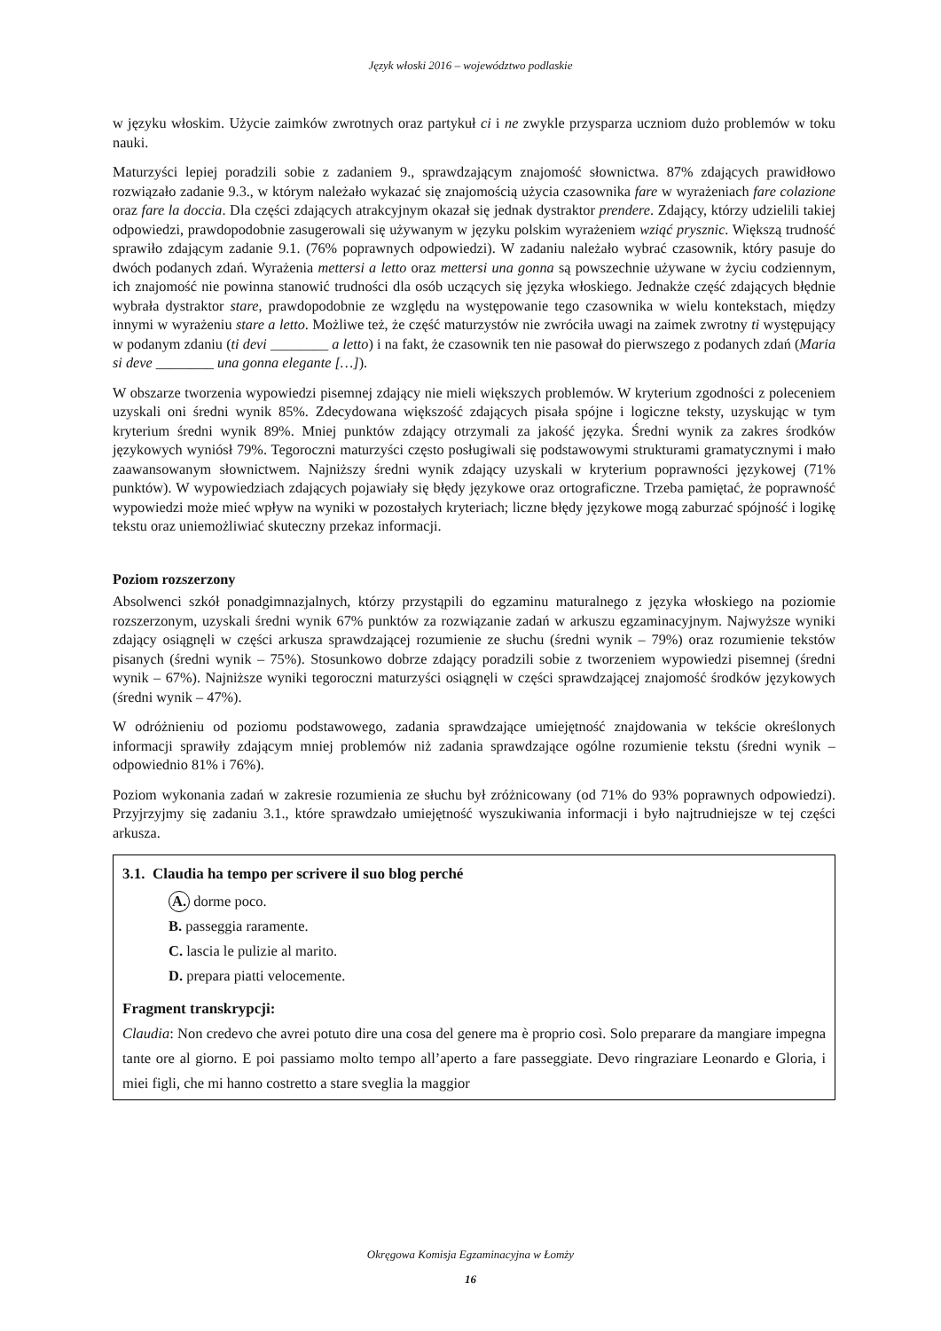Język włoski 2016 – województwo podlaskie
w języku włoskim. Użycie zaimków zwrotnych oraz partykuł ci i ne zwykle przysparza uczniom dużo problemów w toku nauki.
Maturzyści lepiej poradzili sobie z zadaniem 9., sprawdzającym znajomość słownictwa. 87% zdających prawidłowo rozwiązało zadanie 9.3., w którym należało wykazać się znajomością użycia czasownika fare w wyrażeniach fare colazione oraz fare la doccia. Dla części zdających atrakcyjnym okazał się jednak dystraktor prendere. Zdający, którzy udzielili takiej odpowiedzi, prawdopodobnie zasugerowali się używanym w języku polskim wyrażeniem wziąć prysznic. Większą trudność sprawiło zdającym zadanie 9.1. (76% poprawnych odpowiedzi). W zadaniu należało wybrać czasownik, który pasuje do dwóch podanych zdań. Wyrażenia mettersi a letto oraz mettersi una gonna są powszechnie używane w życiu codziennym, ich znajomość nie powinna stanowić trudności dla osób uczących się języka włoskiego. Jednakże część zdających błędnie wybrała dystraktor stare, prawdopodobnie ze względu na występowanie tego czasownika w wielu kontekstach, między innymi w wyrażeniu stare a letto. Możliwe też, że część maturzystów nie zwróciła uwagi na zaimek zwrotny ti występujący w podanym zdaniu (ti devi ________ a letto) i na fakt, że czasownik ten nie pasował do pierwszego z podanych zdań (Maria si deve ________ una gonna elegante […]).
W obszarze tworzenia wypowiedzi pisemnej zdający nie mieli większych problemów. W kryterium zgodności z poleceniem uzyskali oni średni wynik 85%. Zdecydowana większość zdających pisała spójne i logiczne teksty, uzyskując w tym kryterium średni wynik 89%. Mniej punktów zdający otrzymali za jakość języka. Średni wynik za zakres środków językowych wyniósł 79%. Tegoroczni maturzyści często posługiwali się podstawowymi strukturami gramatycznymi i mało zaawansowanym słownictwem. Najniższy średni wynik zdający uzyskali w kryterium poprawności językowej (71% punktów). W wypowiedziach zdających pojawiały się błędy językowe oraz ortograficzne. Trzeba pamiętać, że poprawność wypowiedzi może mieć wpływ na wyniki w pozostałych kryteriach; liczne błędy językowe mogą zaburzać spójność i logikę tekstu oraz uniemożliwiać skuteczny przekaz informacji.
Poziom rozszerzony
Absolwenci szkół ponadgimnazjalnych, którzy przystąpili do egzaminu maturalnego z języka włoskiego na poziomie rozszerzonym, uzyskali średni wynik 67% punktów za rozwiązanie zadań w arkuszu egzaminacyjnym. Najwyższe wyniki zdający osiągnęli w części arkusza sprawdzającej rozumienie ze słuchu (średni wynik – 79%) oraz rozumienie tekstów pisanych (średni wynik – 75%). Stosunkowo dobrze zdający poradzili sobie z tworzeniem wypowiedzi pisemnej (średni wynik – 67%). Najniższe wyniki tegoroczni maturzyści osiągnęli w części sprawdzającej znajomość środków językowych (średni wynik – 47%).
W odróżnieniu od poziomu podstawowego, zadania sprawdzające umiejętność znajdowania w tekście określonych informacji sprawiły zdającym mniej problemów niż zadania sprawdzające ogólne rozumienie tekstu (średni wynik – odpowiednio 81% i 76%).
Poziom wykonania zadań w zakresie rozumienia ze słuchu był zróżnicowany (od 71% do 93% poprawnych odpowiedzi). Przyjrzyjmy się zadaniu 3.1., które sprawdzało umiejętność wyszukiwania informacji i było najtrudniejsze w tej części arkusza.
3.1. Claudia ha tempo per scrivere il suo blog perché
A. dorme poco.
B. passeggia raramente.
C. lascia le pulizie al marito.
D. prepara piatti velocemente.
Fragment transkrypcji:
Claudia: Non credevo che avrei potuto dire una cosa del genere ma è proprio così. Solo preparare da mangiare impegna tante ore al giorno. E poi passiamo molto tempo all’aperto a fare passeggiate. Devo ringraziare Leonardo e Gloria, i miei figli, che mi hanno costretto a stare sveglia la maggior
Okręgowa Komisja Egzaminacyjna w Łomży
16